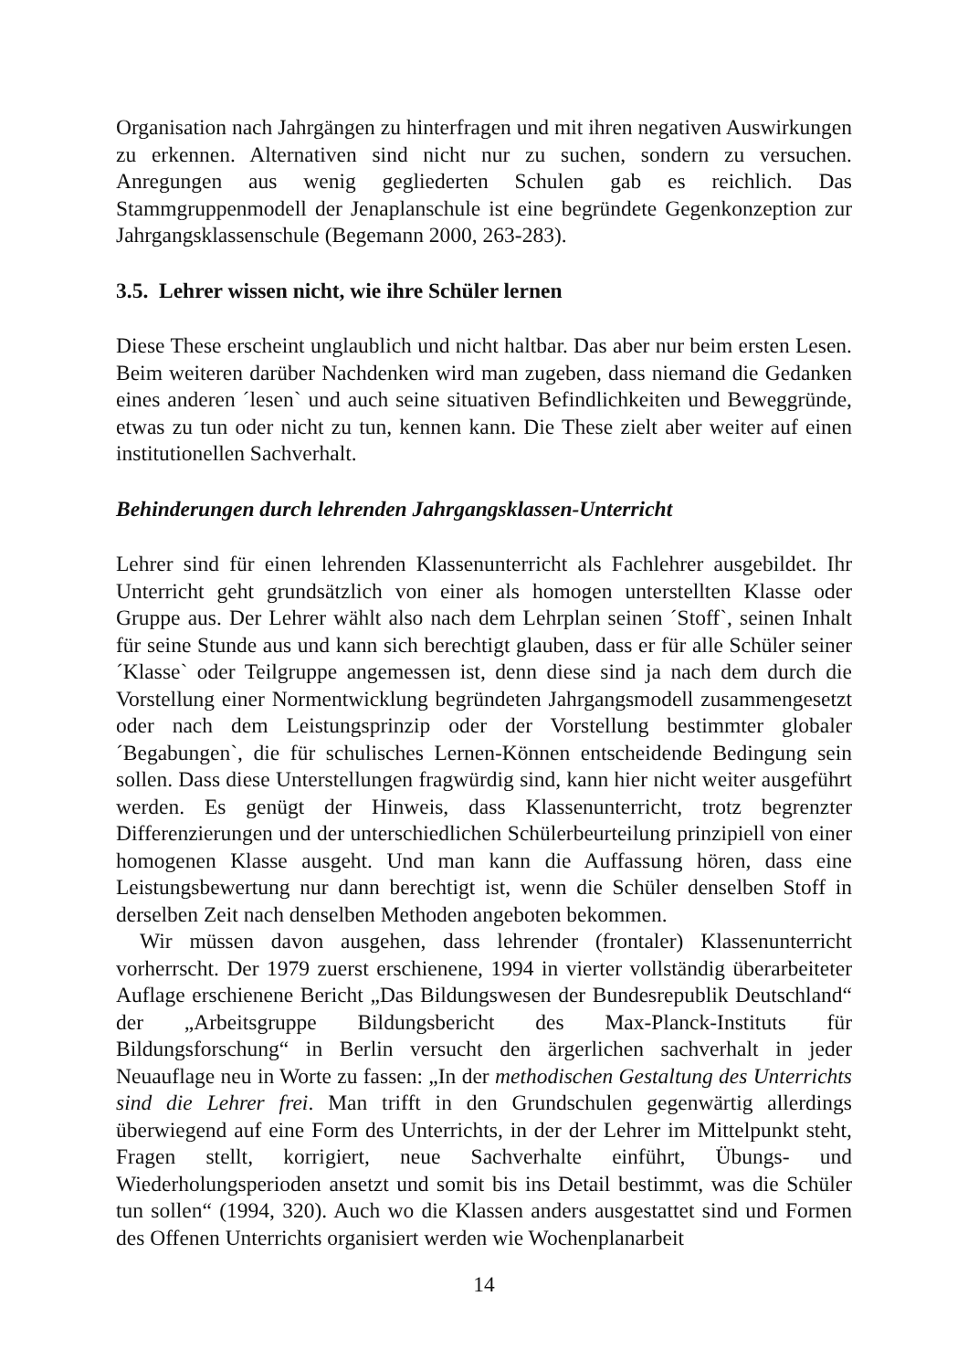Organisation nach Jahrgängen zu hinterfragen und mit ihren negativen Auswirkungen zu erkennen. Alternativen sind nicht nur zu suchen, sondern zu versuchen. Anregungen aus wenig gegliederten Schulen gab es reichlich. Das Stammgruppenmodell der Jenaplanschule ist eine begründete Gegenkonzeption zur Jahrgangsklassenschule (Begemann 2000, 263-283).
3.5. Lehrer wissen nicht, wie ihre Schüler lernen
Diese These erscheint unglaublich und nicht haltbar. Das aber nur beim ersten Lesen. Beim weiteren darüber Nachdenken wird man zugeben, dass niemand die Gedanken eines anderen ´lesen` und auch seine situativen Befindlichkeiten und Beweggründe, etwas zu tun oder nicht zu tun, kennen kann. Die These zielt aber weiter auf einen institutionellen Sachverhalt.
Behinderungen durch lehrenden Jahrgangsklassen-Unterricht
Lehrer sind für einen lehrenden Klassenunterricht als Fachlehrer ausgebildet. Ihr Unterricht geht grundsätzlich von einer als homogen unterstellten Klasse oder Gruppe aus. Der Lehrer wählt also nach dem Lehrplan seinen ´Stoff`, seinen Inhalt für seine Stunde aus und kann sich berechtigt glauben, dass er für alle Schüler seiner ´Klasse` oder Teilgruppe angemessen ist, denn diese sind ja nach dem durch die Vorstellung einer Normentwicklung begründeten Jahrgangsmodell zusammengesetzt oder nach dem Leistungsprinzip oder der Vorstellung bestimmter globaler ´Begabungen`, die für schulisches Lernen-Können entscheidende Bedingung sein sollen. Dass diese Unterstellungen fragwürdig sind, kann hier nicht weiter ausgeführt werden. Es genügt der Hinweis, dass Klassenunterricht, trotz begrenzter Differenzierungen und der unterschiedlichen Schülerbeurteilung prinzipiell von einer homogenen Klasse ausgeht. Und man kann die Auffassung hören, dass eine Leistungsbewertung nur dann berechtigt ist, wenn die Schüler denselben Stoff in derselben Zeit nach denselben Methoden angeboten bekommen.
Wir müssen davon ausgehen, dass lehrender (frontaler) Klassenunterricht vorherrscht. Der 1979 zuerst erschienene, 1994 in vierter vollständig überarbeiteter Auflage erschienene Bericht „Das Bildungswesen der Bundesrepublik Deutschland“ der „Arbeitsgruppe Bildungsbericht des Max-Planck-Instituts für Bildungsforschung“ in Berlin versucht den ärgerlichen sachverhalt in jeder Neuauflage neu in Worte zu fassen: „In der methodischen Gestaltung des Unterrichts sind die Lehrer frei. Man trifft in den Grundschulen gegenwärtig allerdings überwiegend auf eine Form des Unterrichts, in der der Lehrer im Mittelpunkt steht, Fragen stellt, korrigiert, neue Sachverhalte einführt, Übungs- und Wiederholungsperioden ansetzt und somit bis ins Detail bestimmt, was die Schüler tun sollen“ (1994, 320). Auch wo die Klassen anders ausgestattet sind und Formen des Offenen Unterrichts organisiert werden wie Wochenplanarbeit
14